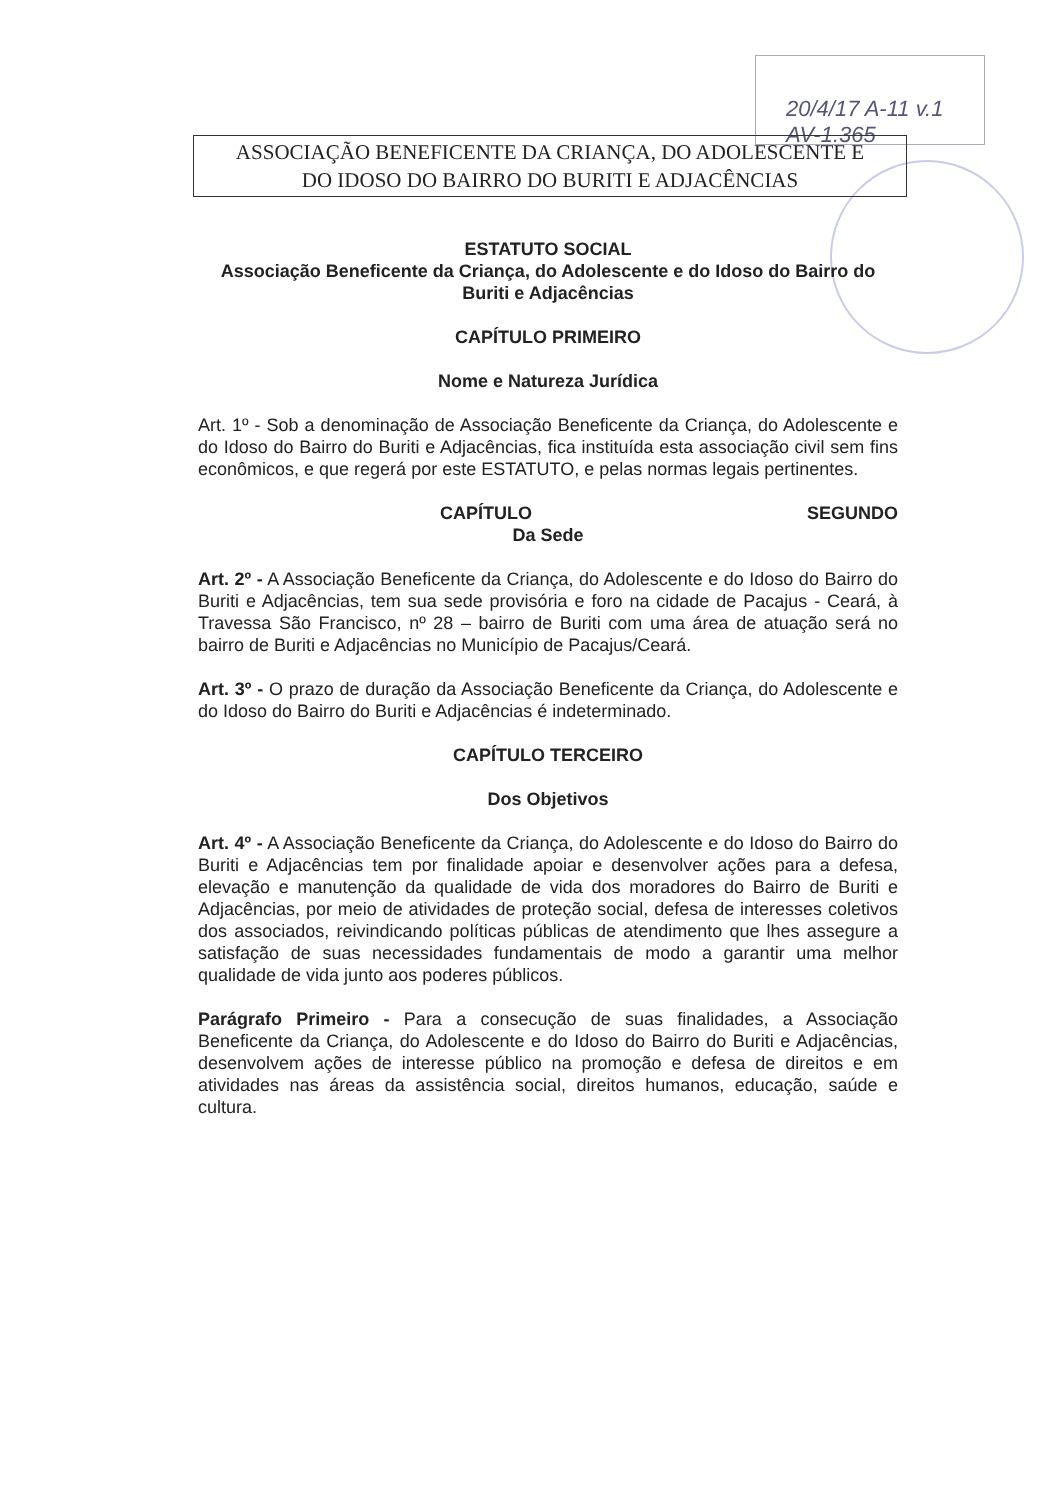20/4/17 A-11 v.1
AV-1.365
ASSOCIAÇÃO BENEFICENTE DA CRIANÇA, DO ADOLESCENTE E
DO IDOSO DO BAIRRO DO BURITI E ADJACÊNCIAS
ESTATUTO SOCIAL
Associação Beneficente da Criança, do Adolescente e do Idoso do Bairro do Buriti e Adjacências
CAPÍTULO PRIMEIRO
Nome e Natureza Jurídica
Art. 1º - Sob a denominação de Associação Beneficente da Criança, do Adolescente e do Idoso do Bairro do Buriti e Adjacências, fica instituída esta associação civil sem fins econômicos, e que regerá por este ESTATUTO, e pelas normas legais pertinentes.
CAPÍTULO SEGUNDO
Da Sede
Art. 2º - A Associação Beneficente da Criança, do Adolescente e do Idoso do Bairro do Buriti e Adjacências, tem sua sede provisória e foro na cidade de Pacajus - Ceará, à Travessa São Francisco, nº 28 – bairro de Buriti com uma área de atuação será no bairro de Buriti e Adjacências no Município de Pacajus/Ceará.
Art. 3º - O prazo de duração da Associação Beneficente da Criança, do Adolescente e do Idoso do Bairro do Buriti e Adjacências é indeterminado.
CAPÍTULO TERCEIRO
Dos Objetivos
Art. 4º - A Associação Beneficente da Criança, do Adolescente e do Idoso do Bairro do Buriti e Adjacências tem por finalidade apoiar e desenvolver ações para a defesa, elevação e manutenção da qualidade de vida dos moradores do Bairro de Buriti e Adjacências, por meio de atividades de proteção social, defesa de interesses coletivos dos associados, reivindicando políticas públicas de atendimento que lhes assegure a satisfação de suas necessidades fundamentais de modo a garantir uma melhor qualidade de vida junto aos poderes públicos.
Parágrafo Primeiro - Para a consecução de suas finalidades, a Associação Beneficente da Criança, do Adolescente e do Idoso do Bairro do Buriti e Adjacências, desenvolvem ações de interesse público na promoção e defesa de direitos e em atividades nas áreas da assistência social, direitos humanos, educação, saúde e cultura.